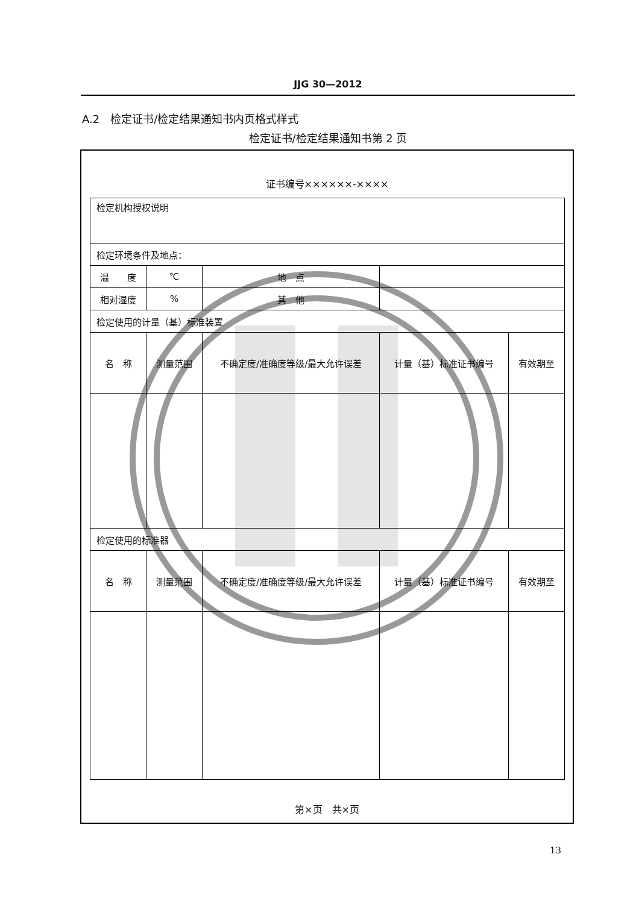JJG 30—2012
A.2　检定证书/检定结果通知书内页格式样式
检定证书/检定结果通知书第 2 页
证书编号××××××-××××
| 检定机构授权说明 | | | | |
| 检定环境条件及地点： | | | | |
| 温 度 | ℃ | 地 点 | | |
| 相对湿度 | % | 其 他 | | |
| 检定使用的计量（基）标准装置 | | | | |
| 名 称 | 测量范围 | 不确定度/准确度等级/最大允许误差 | 计量（基）标准证书编号 | 有效期至 |
| 检定使用的标准器 | | | | |
| 名 称 | 测量范围 | 不确定度/准确度等级/最大允许误差 | 计量（基）标准证书编号 | 有效期至 |
第×页　共×页
13